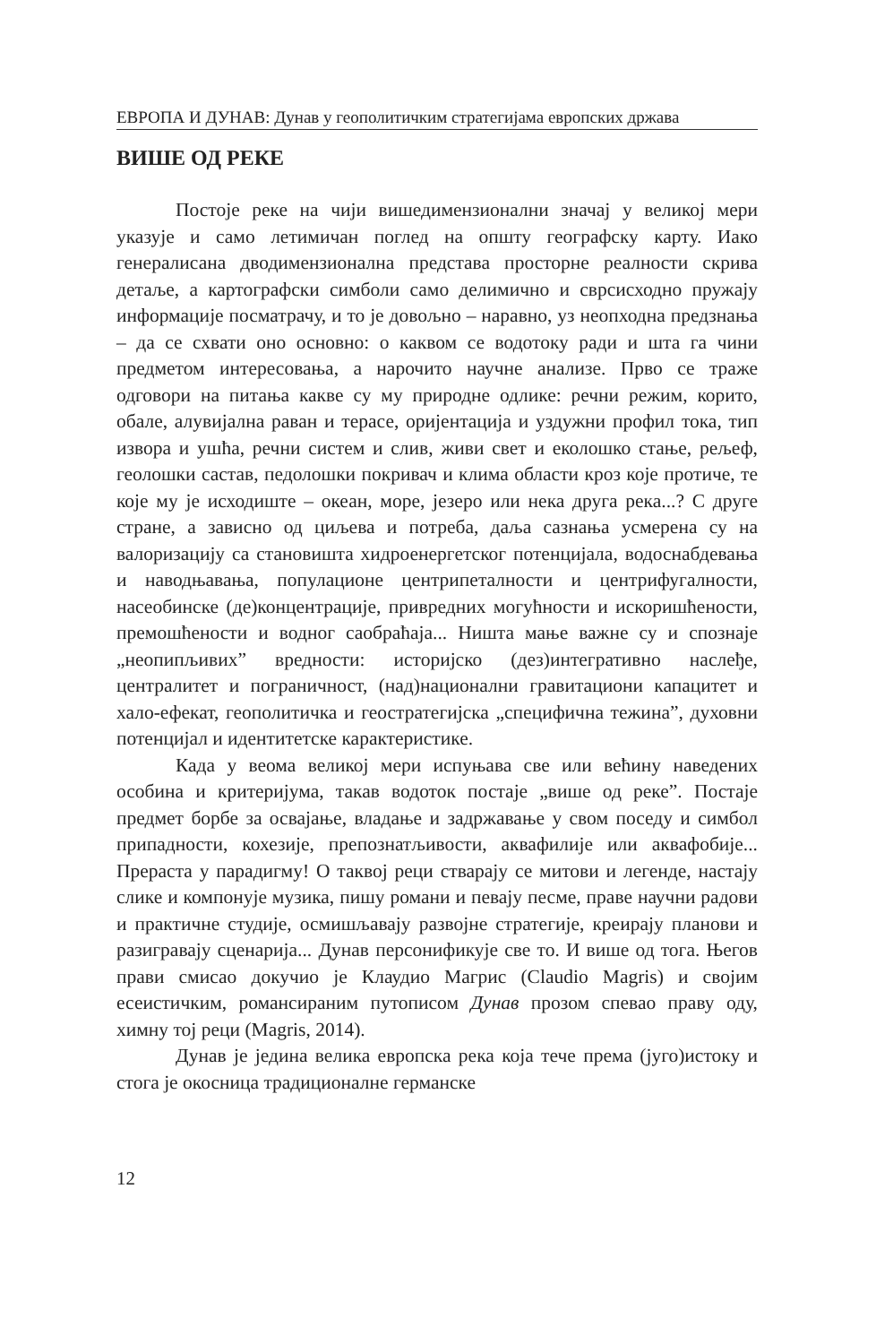ЕВРОПА И ДУНАВ: Дунав у геополитичким стратегијама европских држава
ВИШЕ ОД РЕКЕ
Постоје реке на чији вишедимензионални значај у великој мери указује и само летимичан поглед на општу географску карту. Иако генералисана дводимензионална представа просторне реалности скрива детаље, а картографски симболи само делимично и сврсисходно пружају информације посматрачу, и то је довољно – наравно, уз неопходна предзнања – да се схвати оно основно: о каквом се водотоку ради и шта га чини предметом интересовања, а нарочито научне анализе. Прво се траже одговори на питања какве су му природне одлике: речни режим, корито, обале, алувијална раван и терасе, оријентација и уздужни профил тока, тип извора и ушћа, речни систем и слив, живи свет и еколошко стање, рељеф, геолошки састав, педолошки покривач и клима области кроз које протиче, те које му је исходиште – океан, море, језеро или нека друга река...? С друге стране, а зависно од циљева и потреба, даља сазнања усмерена су на валоризацију са становишта хидроенергетског потенцијала, водоснабдевања и наводњавања, популационе центрипеталности и центрифугалности, насеобинске (де)концентрације, привредних могућности и искоришћености, премошћености и водног саобраћаја... Ништа мање важне су и спознаје „неопипљивих” вредности: историјско (дез)интегративно наслеђе, централитет и пограничност, (над)национални гравитациони капацитет и хало-ефекат, геополитичка и геостратегијска „специфична тежина”, духовни потенцијал и идентитетске карактеристике.
Када у веома великој мери испуњава све или већину наведених особина и критеријума, такав водоток постаје „више од реке”. Постаје предмет борбе за освајање, владање и задржавање у свом поседу и симбол припадности, кохезије, препознатљивости, аквафилије или аквафобије... Прераста у парадигму! О таквој реци стварају се митови и легенде, настају слике и компонује музика, пишу романи и певају песме, праве научни радови и практичне студије, осмишљавају развојне стратегије, креирају планови и разигравају сценарија... Дунав персонификује све то. И више од тога. Његов прави смисао докучио је Клаудио Магрис (Claudio Magris) и својим есеистичким, романсираним путописом Дунав прозом спевао праву оду, химну тој реци (Magris, 2014).
Дунав је једина велика европска река која тече према (југо)истоку и стога је окосница традиционалне германске
12